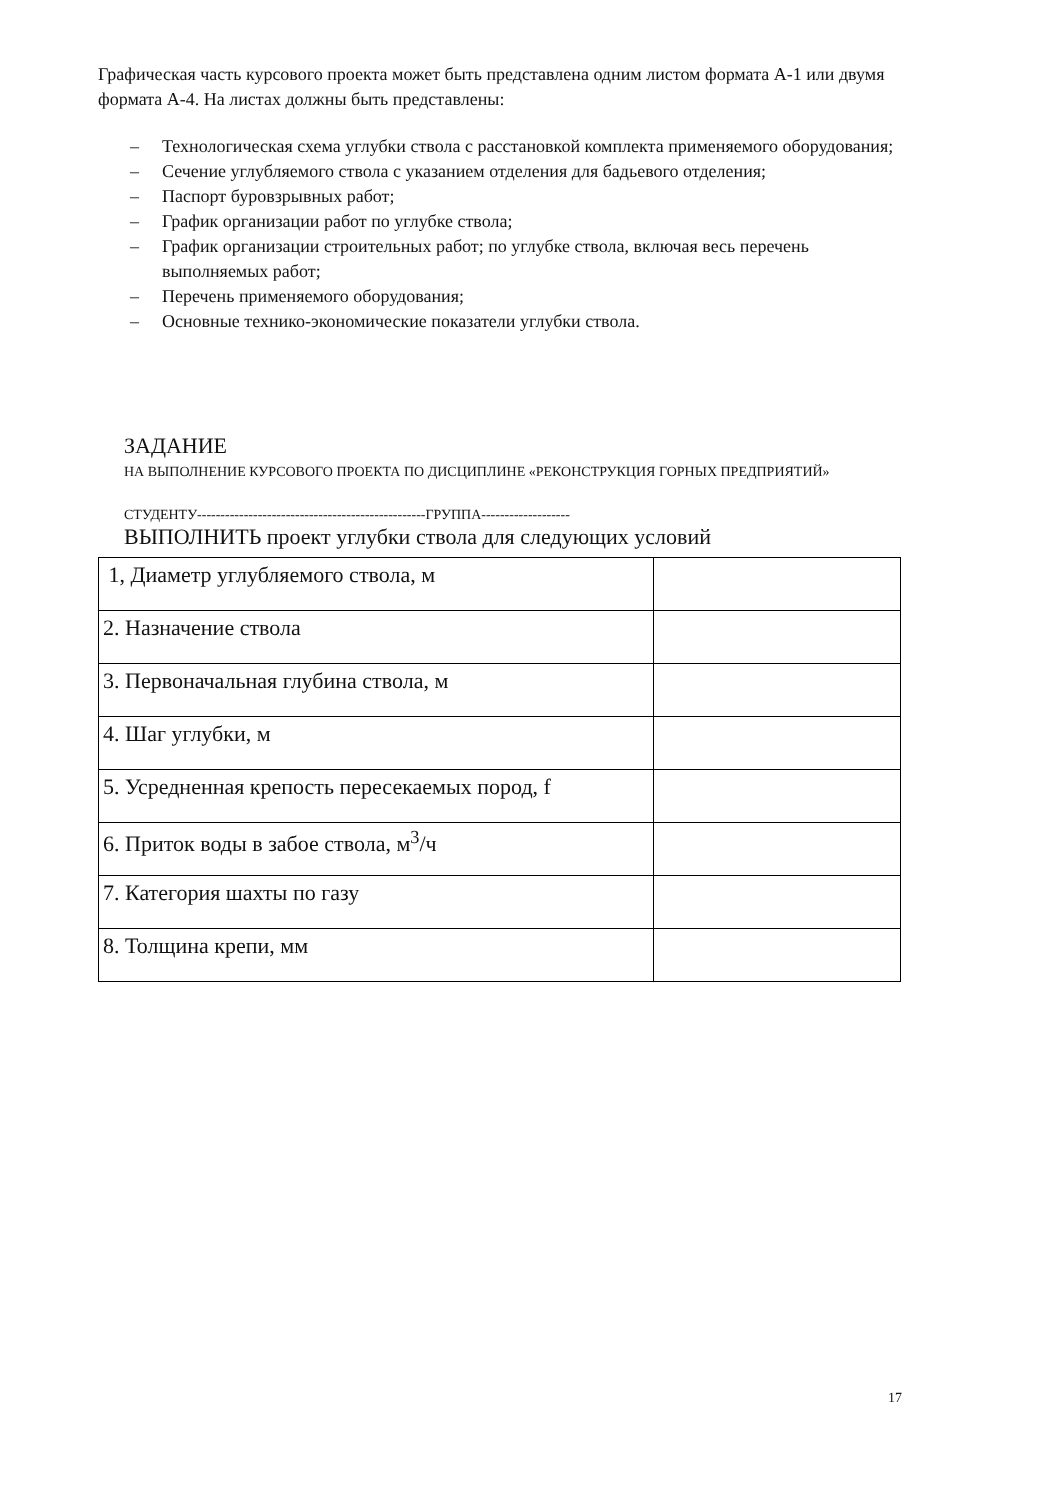Графическая часть курсового проекта может быть представлена одним листом формата А-1 или двумя формата А-4. На листах должны быть представлены:
– Технологическая схема углубки ствола с расстановкой комплекта применяемого оборудования;
– Сечение углубляемого ствола с указанием отделения для бадьевого отделения;
– Паспорт буровзрывных работ;
– График организации работ по углубке ствола;
– График организации строительных работ; по углубке ствола, включая весь перечень выполняемых работ;
– Перечень применяемого оборудования;
– Основные технико-экономические показатели углубки ствола.
ЗАДАНИЕ
НА ВЫПОЛНЕНИЕ КУРСОВОГО ПРОЕКТА ПО ДИСЦИПЛИНЕ «РЕКОНСТРУКЦИЯ ГОРНЫХ ПРЕДПРИЯТИЙ»
СТУДЕНТУ-------------------------------------------------ГРУППА-------------------
ВЫПОЛНИТЬ проект углубки ствола для следующих условий
| 1, Диаметр углубляемого ствола, м | |
| 2. Назначение ствола | |
| 3. Первоначальная глубина ствола, м | |
| 4. Шаг углубки, м | |
| 5. Усредненная крепость пересекаемых пород, f | |
| 6. Приток воды в забое ствола, м<sup>3</sup>/ч | |
| 7. Категория шахты по газу | |
| 8. Толщина крепи, мм | |
17